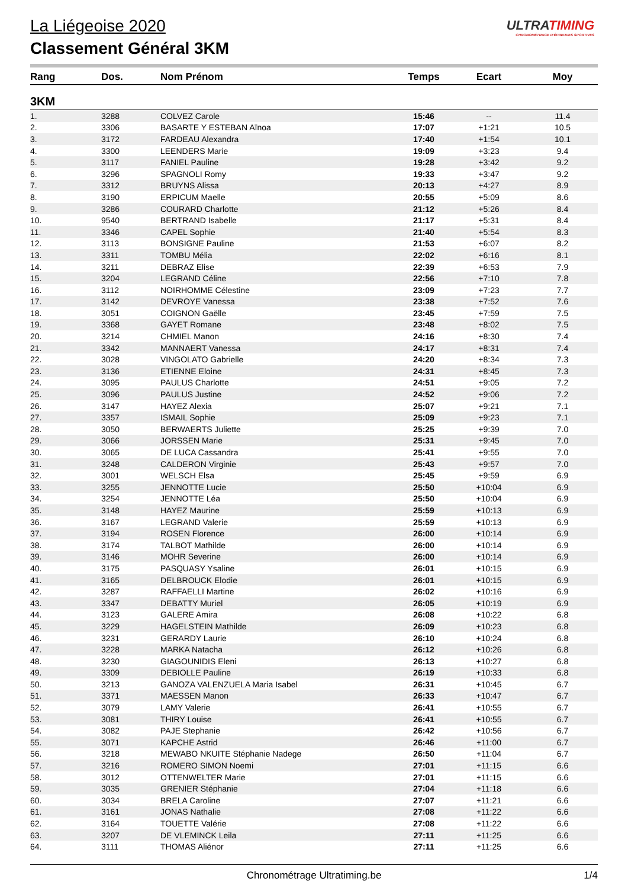La Liégeoise 2020
Classement Général 3KM
ULTRATIMING
CHRONOMÉTRAGE D'ÉPREUVES SPORTIVES
| Rang | Dos. | Nom Prénom | Temps | Ecart | Moy |
| --- | --- | --- | --- | --- | --- |
| 3KM | | | | | |
| 1. | 3288 | COLVEZ Carole | 15:46 | -- | 11.4 |
| 2. | 3306 | BASARTE Y ESTEBAN Aïnoa | 17:07 | +1:21 | 10.5 |
| 3. | 3172 | FARDEAU Alexandra | 17:40 | +1:54 | 10.1 |
| 4. | 3300 | LEENDERS Marie | 19:09 | +3:23 | 9.4 |
| 5. | 3117 | FANIEL Pauline | 19:28 | +3:42 | 9.2 |
| 6. | 3296 | SPAGNOLI Romy | 19:33 | +3:47 | 9.2 |
| 7. | 3312 | BRUYNS Alissa | 20:13 | +4:27 | 8.9 |
| 8. | 3190 | ERPICUM Maelle | 20:55 | +5:09 | 8.6 |
| 9. | 3286 | COURARD Charlotte | 21:12 | +5:26 | 8.4 |
| 10. | 9540 | BERTRAND Isabelle | 21:17 | +5:31 | 8.4 |
| 11. | 3346 | CAPEL Sophie | 21:40 | +5:54 | 8.3 |
| 12. | 3113 | BONSIGNE Pauline | 21:53 | +6:07 | 8.2 |
| 13. | 3311 | TOMBU Mélia | 22:02 | +6:16 | 8.1 |
| 14. | 3211 | DEBRAZ Elise | 22:39 | +6:53 | 7.9 |
| 15. | 3204 | LEGRAND Céline | 22:56 | +7:10 | 7.8 |
| 16. | 3112 | NOIRHOMME Célestine | 23:09 | +7:23 | 7.7 |
| 17. | 3142 | DEVROYE Vanessa | 23:38 | +7:52 | 7.6 |
| 18. | 3051 | COIGNON Gaëlle | 23:45 | +7:59 | 7.5 |
| 19. | 3368 | GAYET Romane | 23:48 | +8:02 | 7.5 |
| 20. | 3214 | CHMIEL Manon | 24:16 | +8:30 | 7.4 |
| 21. | 3342 | MANNAERT Vanessa | 24:17 | +8:31 | 7.4 |
| 22. | 3028 | VINGOLATO Gabrielle | 24:20 | +8:34 | 7.3 |
| 23. | 3136 | ETIENNE Eloine | 24:31 | +8:45 | 7.3 |
| 24. | 3095 | PAULUS Charlotte | 24:51 | +9:05 | 7.2 |
| 25. | 3096 | PAULUS Justine | 24:52 | +9:06 | 7.2 |
| 26. | 3147 | HAYEZ Alexia | 25:07 | +9:21 | 7.1 |
| 27. | 3357 | ISMAIL Sophie | 25:09 | +9:23 | 7.1 |
| 28. | 3050 | BERWAERTS Juliette | 25:25 | +9:39 | 7.0 |
| 29. | 3066 | JORSSEN Marie | 25:31 | +9:45 | 7.0 |
| 30. | 3065 | DE LUCA Cassandra | 25:41 | +9:55 | 7.0 |
| 31. | 3248 | CALDERON Virginie | 25:43 | +9:57 | 7.0 |
| 32. | 3001 | WELSCH Elsa | 25:45 | +9:59 | 6.9 |
| 33. | 3255 | JENNOTTE Lucie | 25:50 | +10:04 | 6.9 |
| 34. | 3254 | JENNOTTE Léa | 25:50 | +10:04 | 6.9 |
| 35. | 3148 | HAYEZ Maurine | 25:59 | +10:13 | 6.9 |
| 36. | 3167 | LEGRAND Valerie | 25:59 | +10:13 | 6.9 |
| 37. | 3194 | ROSEN Florence | 26:00 | +10:14 | 6.9 |
| 38. | 3174 | TALBOT Mathilde | 26:00 | +10:14 | 6.9 |
| 39. | 3146 | MOHR Severine | 26:00 | +10:14 | 6.9 |
| 40. | 3175 | PASQUASY Ysaline | 26:01 | +10:15 | 6.9 |
| 41. | 3165 | DELBROUCK Elodie | 26:01 | +10:15 | 6.9 |
| 42. | 3287 | RAFFAELLI Martine | 26:02 | +10:16 | 6.9 |
| 43. | 3347 | DEBATTY Muriel | 26:05 | +10:19 | 6.9 |
| 44. | 3123 | GALERE Amira | 26:08 | +10:22 | 6.8 |
| 45. | 3229 | HAGELSTEIN Mathilde | 26:09 | +10:23 | 6.8 |
| 46. | 3231 | GERARDY Laurie | 26:10 | +10:24 | 6.8 |
| 47. | 3228 | MARKA Natacha | 26:12 | +10:26 | 6.8 |
| 48. | 3230 | GIAGOUNIDIS Eleni | 26:13 | +10:27 | 6.8 |
| 49. | 3309 | DEBIOLLE Pauline | 26:19 | +10:33 | 6.8 |
| 50. | 3213 | GANOZA VALENZUELA Maria Isabel | 26:31 | +10:45 | 6.7 |
| 51. | 3371 | MAESSEN Manon | 26:33 | +10:47 | 6.7 |
| 52. | 3079 | LAMY Valerie | 26:41 | +10:55 | 6.7 |
| 53. | 3081 | THIRY Louise | 26:41 | +10:55 | 6.7 |
| 54. | 3082 | PAJE Stephanie | 26:42 | +10:56 | 6.7 |
| 55. | 3071 | KAPCHE Astrid | 26:46 | +11:00 | 6.7 |
| 56. | 3218 | MEWABO NKUITE Stéphanie Nadege | 26:50 | +11:04 | 6.7 |
| 57. | 3216 | ROMERO SIMON Noemi | 27:01 | +11:15 | 6.6 |
| 58. | 3012 | OTTENWELTER Marie | 27:01 | +11:15 | 6.6 |
| 59. | 3035 | GRENIER Stéphanie | 27:04 | +11:18 | 6.6 |
| 60. | 3034 | BRELA Caroline | 27:07 | +11:21 | 6.6 |
| 61. | 3161 | JONAS Nathalie | 27:08 | +11:22 | 6.6 |
| 62. | 3164 | TOUETTE Valérie | 27:08 | +11:22 | 6.6 |
| 63. | 3207 | DE VLEMINCK Leila | 27:11 | +11:25 | 6.6 |
| 64. | 3111 | THOMAS Aliénor | 27:11 | +11:25 | 6.6 |
Chronométrage Ultratiming.be 1/4